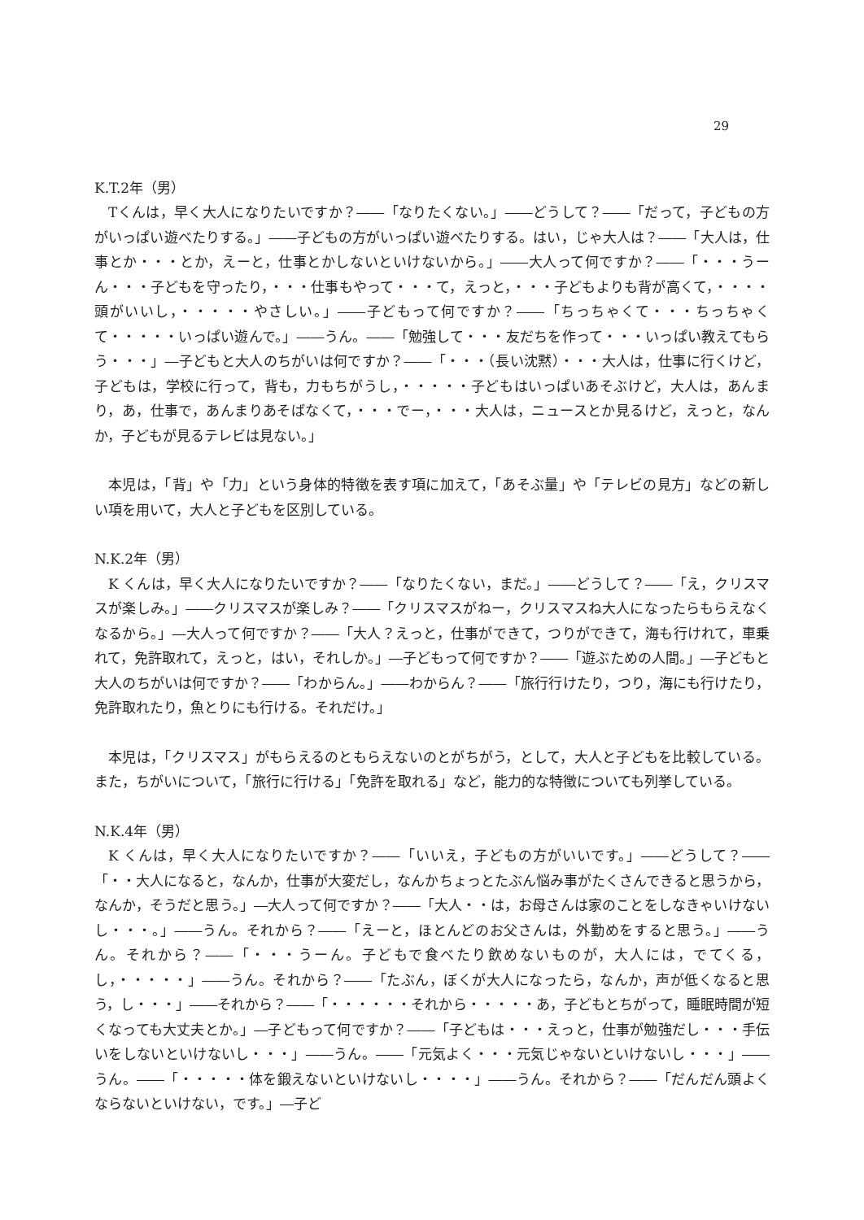29
K.T.2年（男）
Tくんは，早く大人になりたいですか？――「なりたくない。」――どうして？――「だって，子どもの方がいっぱい遊べたりする。」――子どもの方がいっぱい遊べたりする。はい，じゃ大人は？――「大人は，仕事とか・・・とか，えーと，仕事とかしないといけないから。」――大人って何ですか？――「・・・うーん・・・子どもを守ったり，・・・仕事もやって・・・て，えっと，・・・子どもよりも背が高くて，・・・・頭がいいし，・・・・・やさしい。」――子どもって何ですか？――「ちっちゃくて・・・ちっちゃくて・・・・・いっぱい遊んで。」――うん。――「勉強して・・・友だちを作って・・・いっぱい教えてもらう・・・」―子どもと大人のちがいは何ですか？――「・・・（長い沈黙）・・・大人は，仕事に行くけど，子どもは，学校に行って，背も，力もちがうし，・・・・・子どもはいっぱいあそぶけど，大人は，あんまり，あ，仕事で，あんまりあそばなくて，・・・でー，・・・大人は，ニュースとか見るけど，えっと，なんか，子どもが見るテレビは見ない。」
本児は，「背」や「力」という身体的特徴を表す項に加えて，「あそぶ量」や「テレビの見方」などの新しい項を用いて，大人と子どもを区別している。
N.K.2年（男）
K くんは，早く大人になりたいですか？――「なりたくない，まだ。」――どうして？――「え，クリスマスが楽しみ。」――クリスマスが楽しみ？――「クリスマスがねー，クリスマスね大人になったらもらえなくなるから。」―大人って何ですか？――「大人？えっと，仕事ができて，つりができて，海も行けれて，車乗れて，免許取れて，えっと，はい，それしか。」―子どもって何ですか？――「遊ぶための人間。」―子どもと大人のちがいは何ですか？――「わからん。」――わからん？――「旅行行けたり，つり，海にも行けたり，免許取れたり，魚とりにも行ける。それだけ。」
本児は，「クリスマス」がもらえるのともらえないのとがちがう，として，大人と子どもを比較している。また，ちがいについて，「旅行に行ける」「免許を取れる」など，能力的な特徴についても列挙している。
N.K.4年（男）
K くんは，早く大人になりたいですか？――「いいえ，子どもの方がいいです。」――どうして？――「・・大人になると，なんか，仕事が大変だし，なんかちょっとたぶん悩み事がたくさんできると思うから，なんか，そうだと思う。」―大人って何ですか？――「大人・・は，お母さんは家のことをしなきゃいけないし・・・。」――うん。それから？――「えーと，ほとんどのお父さんは，外勤めをすると思う。」――うん。それから？――「・・・うーん。子どもで食べたり飲めないものが，大人には，でてくる，し，・・・・・」――うん。それから？――「たぶん，ぼくが大人になったら，なんか，声が低くなると思う，し・・・」――それから？――「・・・・・・それから・・・・・あ，子どもとちがって，睡眠時間が短くなっても大丈夫とか。」―子どもって何ですか？――「子どもは・・・えっと，仕事が勉強だし・・・手伝いをしないといけないし・・・」――うん。――「元気よく・・・元気じゃないといけないし・・・」――うん。――「・・・・・体を鍛えないといけないし・・・・」――うん。それから？――「だんだん頭よくならないといけない，です。」―子ど